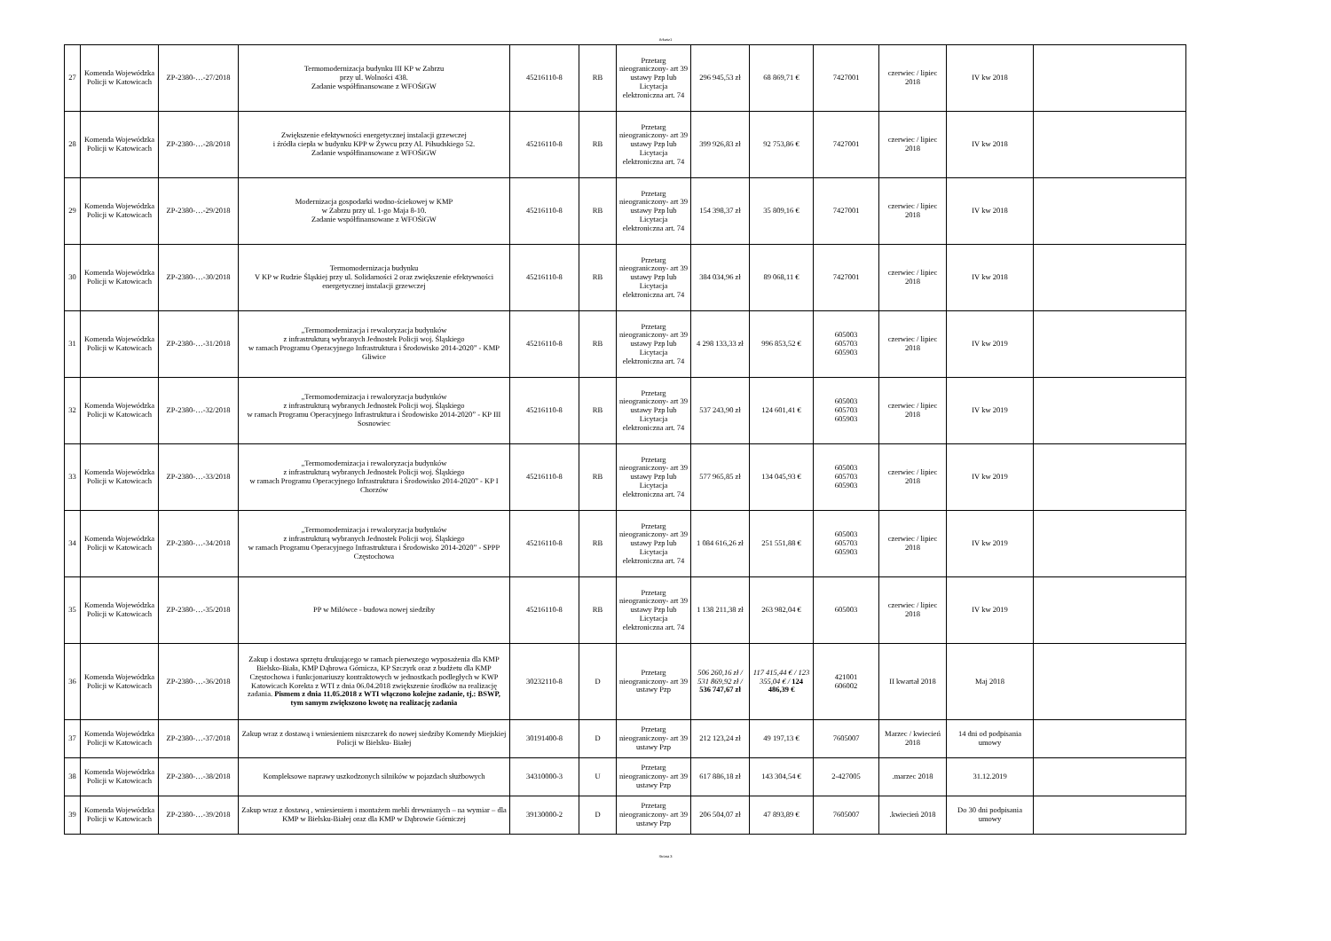Arkusz1
| 27 | Komenda Wojewódzka Policji w Katowicach | ZP-2380-…-27/2018 | Termomodernizacja budynku III KP w Zabrzu przy ul. Wolności 438. Zadanie współfinansowane z WFOŚiGW | 45216110-8 | RB | Przetarg nieograniczony- art 39 ustawy Pzp lub Licytacja elektroniczna art. 74 | 296 945,53 zł | 68 869,71 € | 7427001 | czerwiec / lipiec 2018 | IV kw 2018 | |
| 28 | Komenda Wojewódzka Policji w Katowicach | ZP-2380-…-28/2018 | Zwiększenie efektywności energetycznej instalacji grzewczej i źródła ciepła w budynku KPP w Żywcu przy Al. Piłsudskiego 52. Zadanie współfinansowane z WFOŚiGW | 45216110-8 | RB | Przetarg nieograniczony- art 39 ustawy Pzp lub Licytacja elektroniczna art. 74 | 399 926,83 zł | 92 753,86 € | 7427001 | czerwiec / lipiec 2018 | IV kw 2018 | |
| 29 | Komenda Wojewódzka Policji w Katowicach | ZP-2380-…-29/2018 | Modernizacja gospodarki wodno-ściekowej w KMP w Zabrzu przy ul. 1-go Maja 8-10. Zadanie współfinansowane z WFOŚiGW | 45216110-8 | RB | Przetarg nieograniczony- art 39 ustawy Pzp lub Licytacja elektroniczna art. 74 | 154 398,37 zł | 35 809,16 € | 7427001 | czerwiec / lipiec 2018 | IV kw 2018 | |
| 30 | Komenda Wojewódzka Policji w Katowicach | ZP-2380-…-30/2018 | Termomodernizacja budynku V KP w Rudzie Śląskiej przy ul. Solidarności 2 oraz zwiększenie efektywności energetycznej instalacji grzewczej | 45216110-8 | RB | Przetarg nieograniczony- art 39 ustawy Pzp lub Licytacja elektroniczna art. 74 | 384 034,96 zł | 89 068,11 € | 7427001 | czerwiec / lipiec 2018 | IV kw 2018 | |
| 31 | Komenda Wojewódzka Policji w Katowicach | ZP-2380-…-31/2018 | „Termomodernizacja i rewaloryzacja budynków z infrastrukturą wybranych Jednostek Policji woj. Śląskiego w ramach Programu Operacyjnego Infrastruktura i Środowisko 2014-2020” - KMP Gliwice | 45216110-8 | RB | Przetarg nieograniczony- art 39 ustawy Pzp lub Licytacja elektroniczna art. 74 | 4 298 133,33 zł | 996 853,52 € | 605003 605703 605903 | czerwiec / lipiec 2018 | IV kw 2019 | |
| 32 | Komenda Wojewódzka Policji w Katowicach | ZP-2380-…-32/2018 | „Termomodernizacja i rewaloryzacja budynków z infrastrukturą wybranych Jednostek Policji woj. Śląskiego w ramach Programu Operacyjnego Infrastruktura i Środowisko 2014-2020” - KP III Sosnowiec | 45216110-8 | RB | Przetarg nieograniczony- art 39 ustawy Pzp lub Licytacja elektroniczna art. 74 | 537 243,90 zł | 124 601,41 € | 605003 605703 605903 | czerwiec / lipiec 2018 | IV kw 2019 | |
| 33 | Komenda Wojewódzka Policji w Katowicach | ZP-2380-…-33/2018 | „Termomodernizacja i rewaloryzacja budynków z infrastrukturą wybranych Jednostek Policji woj. Śląskiego w ramach Programu Operacyjnego Infrastruktura i Środowisko 2014-2020” - KP I Chorzów | 45216110-8 | RB | Przetarg nieograniczony- art 39 ustawy Pzp lub Licytacja elektroniczna art. 74 | 577 965,85 zł | 134 045,93 € | 605003 605703 605903 | czerwiec / lipiec 2018 | IV kw 2019 | |
| 34 | Komenda Wojewódzka Policji w Katowicach | ZP-2380-…-34/2018 | „Termomodernizacja i rewaloryzacja budynków z infrastrukturą wybranych Jednostek Policji woj. Śląskiego w ramach Programu Operacyjnego Infrastruktura i Środowisko 2014-2020” - SPPP Częstochowa | 45216110-8 | RB | Przetarg nieograniczony- art 39 ustawy Pzp lub Licytacja elektroniczna art. 74 | 1 084 616,26 zł | 251 551,88 € | 605003 605703 605903 | czerwiec / lipiec 2018 | IV kw 2019 | |
| 35 | Komenda Wojewódzka Policji w Katowicach | ZP-2380-…-35/2018 | PP w Milówce - budowa nowej siedziby | 45216110-8 | RB | Przetarg nieograniczony- art 39 ustawy Pzp lub Licytacja elektroniczna art. 74 | 1 138 211,38 zł | 263 982,04 € | 605003 | czerwiec / lipiec 2018 | IV kw 2019 | |
| 36 | Komenda Wojewódzka Policji w Katowicach | ZP-2380-…-36/2018 | Zakup i dostawa sprzętu drukującego w ramach pierwszego wyposażenia dla KMP Bielsko-Biała, KMP Dąbrowa Górnicza, KP Szczyrk oraz z budżetu dla KMP Częstochowa i funkcjonariuszy kontraktowych w jednostkach podległych w KWP Katowicach Korekta z WTI z dnia 06.04.2018 zwiększenie środków na realizację zadania. Pismem z dnia 11.05.2018 z WTI włączono kolejne zadanie, tj.: BSWP, tym samym zwiększono kwotę na realizację zadania | 30232110-8 | D | Przetarg nieograniczony- art 39 ustawy Pzp | 506 260,16 zł / 531 869,92 zł / 536 747,67 zł | 117 415,44 € / 123 355,04 € / 124 486,39 € | 421001 606002 | II kwartał 2018 | Maj 2018 | |
| 37 | Komenda Wojewódzka Policji w Katowicach | ZP-2380-…-37/2018 | Zakup wraz z dostawą i wniesieniem niszczarek do nowej siedziby Komendy Miejskiej Policji w Bielsku- Białej | 30191400-8 | D | Przetarg nieograniczony- art 39 ustawy Pzp | 212 123,24 zł | 49 197,13 € | 7605007 | Marzec / kwiecień 2018 | 14 dni od podpisania umowy | |
| 38 | Komenda Wojewódzka Policji w Katowicach | ZP-2380-…-38/2018 | Kompleksowe naprawy uszkodzonych silników w pojazdach służbowych | 34310000-3 | U | Przetarg nieograniczony- art 39 ustawy Pzp | 617 886,18 zł | 143 304,54 € | 2-427005 | .marzec 2018 | 31.12.2019 | |
| 39 | Komenda Wojewódzka Policji w Katowicach | ZP-2380-…-39/2018 | Zakup wraz z dostawą , wniesieniem i montażem mebli drewnianych – na wymiar – dla KMP w Bielsku-Białej oraz dla KMP w Dąbrowie Górniczej | 39130000-2 | D | Przetarg nieograniczony- art 39 ustawy Pzp | 206 504,07 zł | 47 893,89 € | 7605007 | .kwiecień 2018 | Do 30 dni podpisania umowy | |
Strona 3